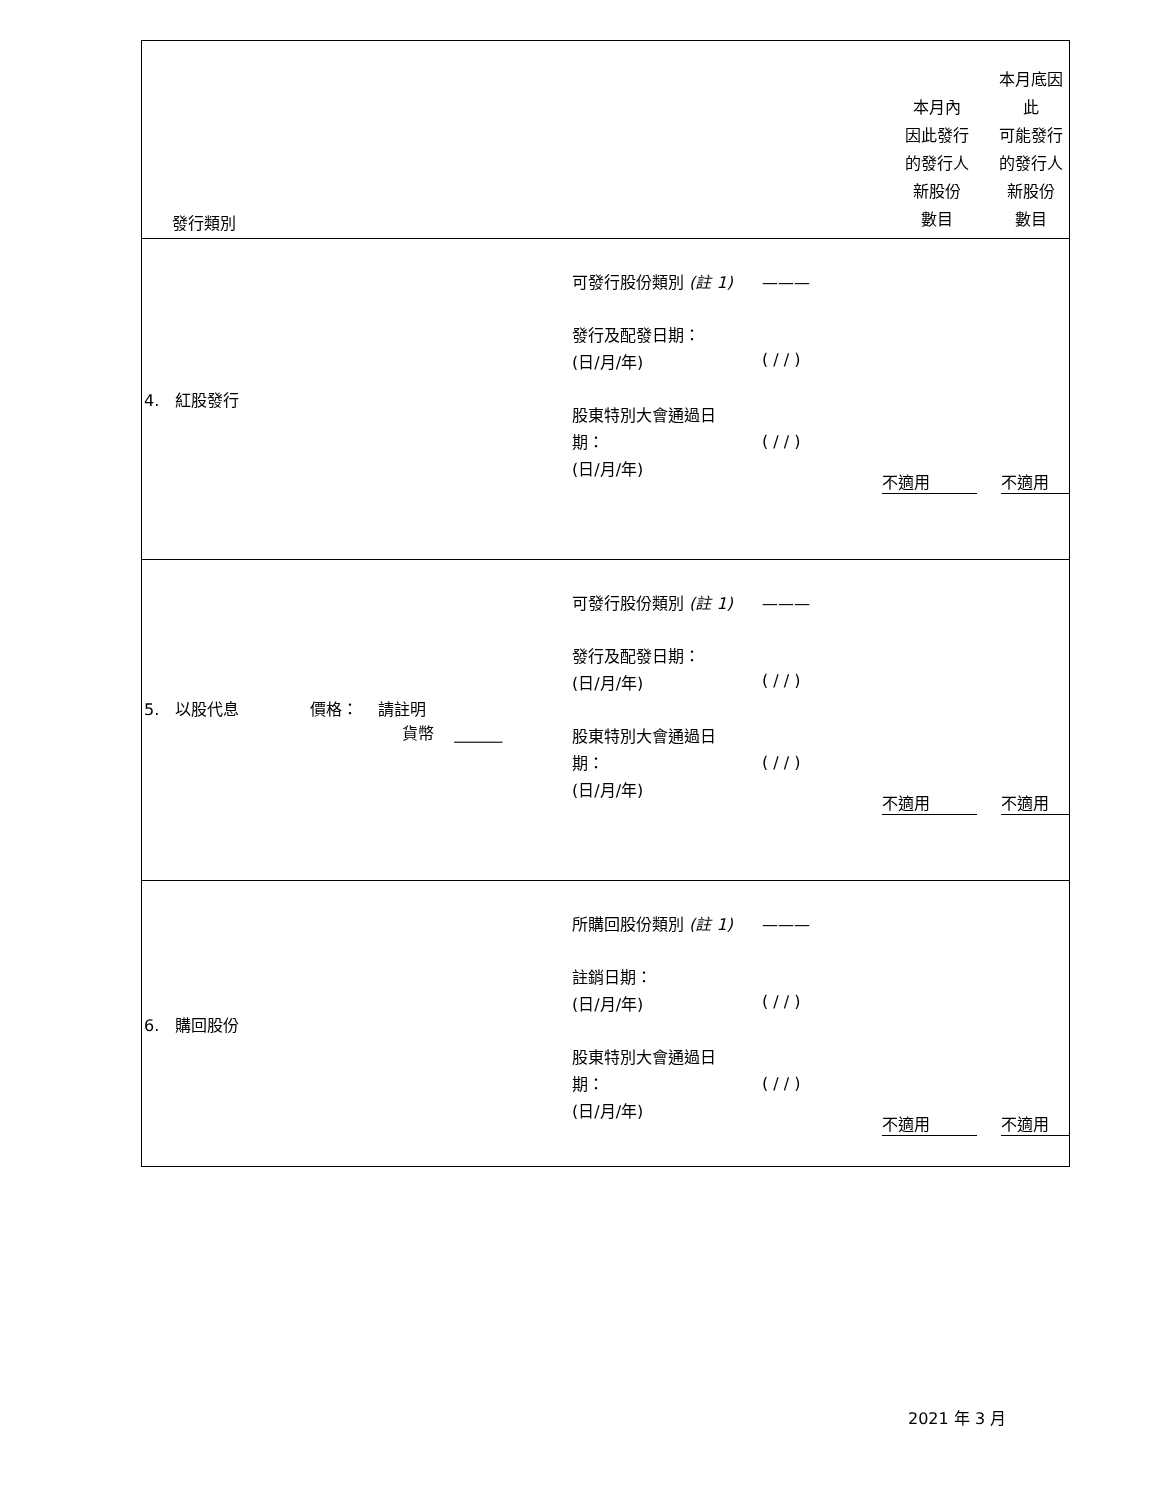| 發行類別 | | | 本月內 因此發行 的發行人 新股份 數目 | 本月底因此 可能發行 的發行人 新股份 數目 |
| 4. 紅股發行 | 可發行股份類別 (註 1) 發行及配發日期： (日/月/年) 股東特別大會通過日 期： (日/月/年) | ——— ( / / ) ( / / ) | 不適用 | 不適用 |
| 5. 以股代息 價格： 請註明 貨幣 ______ | 可發行股份類別 (註 1) 發行及配發日期： (日/月/年) 股東特別大會通過日 期： (日/月/年) | ——— ( / / ) ( / / ) | 不適用 | 不適用 |
| 6. 購回股份 | 所購回股份類別 (註 1) 註銷日期： (日/月/年) 股東特別大會通過日 期： (日/月/年) | ——— ( / / ) ( / / ) | 不適用 | 不適用 |
2021 年 3 月